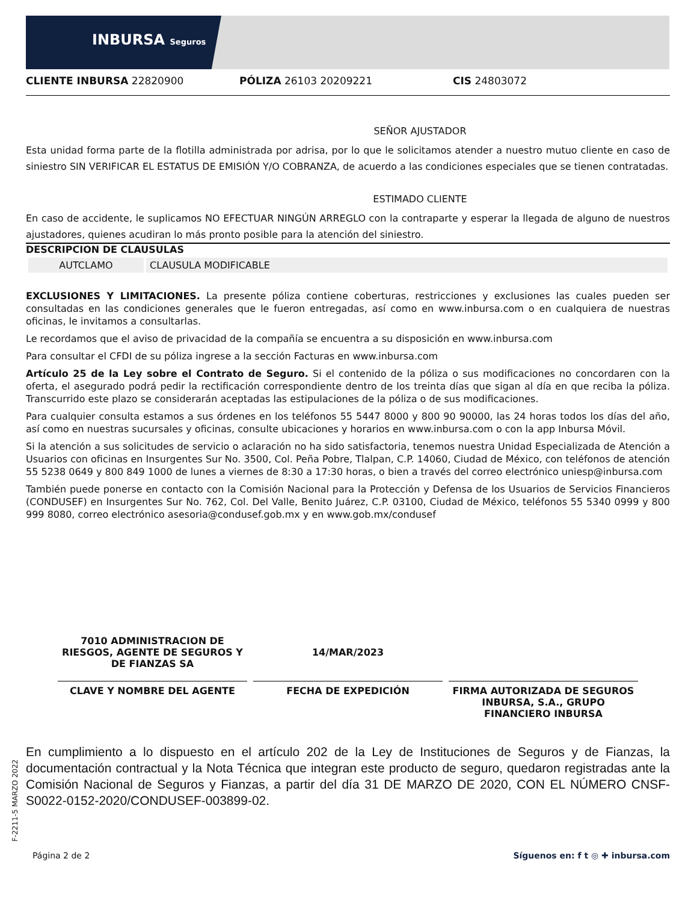INBURSA Seguros
CLIENTE INBURSA 22820900 PÓLIZA 26103 20209221 CIS 24803072
SEÑOR AJUSTADOR
Esta unidad forma parte de la flotilla administrada por adrisa, por lo que le solicitamos atender a nuestro mutuo cliente en caso de siniestro SIN VERIFICAR EL ESTATUS DE EMISIÓN Y/O COBRANZA, de acuerdo a las condiciones especiales que se tienen contratadas.
ESTIMADO CLIENTE
En caso de accidente, le suplicamos NO EFECTUAR NINGÚN ARREGLO con la contraparte y esperar la llegada de alguno de nuestros ajustadores, quienes acudiran lo más pronto posible para la atención del siniestro.
DESCRIPCION DE CLAUSULAS
| AUTCLAMO | CLAUSULA MODIFICABLE |
EXCLUSIONES Y LIMITACIONES. La presente póliza contiene coberturas, restricciones y exclusiones las cuales pueden ser consultadas en las condiciones generales que le fueron entregadas, así como en www.inbursa.com o en cualquiera de nuestras oficinas, le invitamos a consultarlas.
Le recordamos que el aviso de privacidad de la compañía se encuentra a su disposición en www.inbursa.com
Para consultar el CFDI de su póliza ingrese a la sección Facturas en www.inbursa.com
Artículo 25 de la Ley sobre el Contrato de Seguro. Si el contenido de la póliza o sus modificaciones no concordaren con la oferta, el asegurado podrá pedir la rectificación correspondiente dentro de los treinta días que sigan al día en que reciba la póliza. Transcurrido este plazo se considerarán aceptadas las estipulaciones de la póliza o de sus modificaciones.
Para cualquier consulta estamos a sus órdenes en los teléfonos 55 5447 8000 y 800 90 90000, las 24 horas todos los días del año, así como en nuestras sucursales y oficinas, consulte ubicaciones y horarios en www.inbursa.com o con la app Inbursa Móvil.
Si la atención a sus solicitudes de servicio o aclaración no ha sido satisfactoria, tenemos nuestra Unidad Especializada de Atención a Usuarios con oficinas en Insurgentes Sur No. 3500, Col. Peña Pobre, Tlalpan, C.P. 14060, Ciudad de México, con teléfonos de atención 55 5238 0649 y 800 849 1000 de lunes a viernes de 8:30 a 17:30 horas, o bien a través del correo electrónico uniesp@inbursa.com
También puede ponerse en contacto con la Comisión Nacional para la Protección y Defensa de los Usuarios de Servicios Financieros (CONDUSEF) en Insurgentes Sur No. 762, Col. Del Valle, Benito Juárez, C.P. 03100, Ciudad de México, teléfonos 55 5340 0999 y 800 999 8080, correo electrónico asesoria@condusef.gob.mx y en www.gob.mx/condusef
7010 ADMINISTRACION DE RIESGOS, AGENTE DE SEGUROS Y DE FIANZAS SA
CLAVE Y NOMBRE DEL AGENTE
14/MAR/2023
FECHA DE EXPEDICIÓN
FIRMA AUTORIZADA DE SEGUROS INBURSA, S.A., GRUPO FINANCIERO INBURSA
En cumplimiento a lo dispuesto en el artículo 202 de la Ley de Instituciones de Seguros y de Fianzas, la documentación contractual y la Nota Técnica que integran este producto de seguro, quedaron registradas ante la Comisión Nacional de Seguros y Fianzas, a partir del día 31 DE MARZO DE 2020, CON EL NÚMERO CNSF-S0022-0152-2020/CONDUSEF-003899-02.
Página 2 de 2 Síguenos en: f t ◎ ✚ inbursa.com
F-2211-5 MARZO 2022